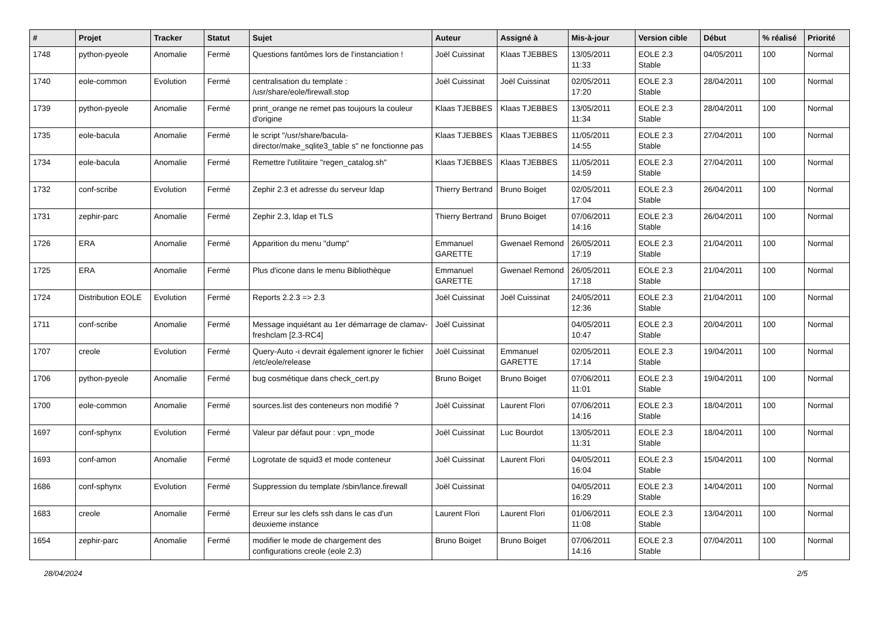| # | Projet | Tracker | Statut | Sujet | Auteur | Assigné à | Mis-à-jour | Version cible | Début | % réalisé | Priorité |
| --- | --- | --- | --- | --- | --- | --- | --- | --- | --- | --- | --- |
| 1748 | python-pyeole | Anomalie | Fermé | Questions fantômes lors de l'instanciation ! | Joël Cuissinat | Klaas TJEBBES | 13/05/2011 11:33 | EOLE 2.3 Stable | 04/05/2011 | 100 | Normal |
| 1740 | eole-common | Evolution | Fermé | centralisation du template : /usr/share/eole/firewall.stop | Joël Cuissinat | Joël Cuissinat | 02/05/2011 17:20 | EOLE 2.3 Stable | 28/04/2011 | 100 | Normal |
| 1739 | python-pyeole | Anomalie | Fermé | print_orange ne remet pas toujours la couleur d'origine | Klaas TJEBBES | Klaas TJEBBES | 13/05/2011 11:34 | EOLE 2.3 Stable | 28/04/2011 | 100 | Normal |
| 1735 | eole-bacula | Anomalie | Fermé | le script "/usr/share/bacula-director/make_sqlite3_table s" ne fonctionne pas | Klaas TJEBBES | Klaas TJEBBES | 11/05/2011 14:55 | EOLE 2.3 Stable | 27/04/2011 | 100 | Normal |
| 1734 | eole-bacula | Anomalie | Fermé | Remettre l'utilitaire "regen_catalog.sh" | Klaas TJEBBES | Klaas TJEBBES | 11/05/2011 14:59 | EOLE 2.3 Stable | 27/04/2011 | 100 | Normal |
| 1732 | conf-scribe | Evolution | Fermé | Zephir 2.3 et adresse du serveur ldap | Thierry Bertrand | Bruno Boiget | 02/05/2011 17:04 | EOLE 2.3 Stable | 26/04/2011 | 100 | Normal |
| 1731 | zephir-parc | Anomalie | Fermé | Zephir 2.3, ldap et TLS | Thierry Bertrand | Bruno Boiget | 07/06/2011 14:16 | EOLE 2.3 Stable | 26/04/2011 | 100 | Normal |
| 1726 | ERA | Anomalie | Fermé | Apparition du menu "dump" | Emmanuel GARETTE | Gwenael Remond | 26/05/2011 17:19 | EOLE 2.3 Stable | 21/04/2011 | 100 | Normal |
| 1725 | ERA | Anomalie | Fermé | Plus d'icone dans le menu Bibliothèque | Emmanuel GARETTE | Gwenael Remond | 26/05/2011 17:18 | EOLE 2.3 Stable | 21/04/2011 | 100 | Normal |
| 1724 | Distribution EOLE | Evolution | Fermé | Reports 2.2.3 => 2.3 | Joël Cuissinat | Joël Cuissinat | 24/05/2011 12:36 | EOLE 2.3 Stable | 21/04/2011 | 100 | Normal |
| 1711 | conf-scribe | Anomalie | Fermé | Message inquiétant au 1er démarrage de clamav-freshclam [2.3-RC4] | Joël Cuissinat | | 04/05/2011 10:47 | EOLE 2.3 Stable | 20/04/2011 | 100 | Normal |
| 1707 | creole | Evolution | Fermé | Query-Auto -i devrait également ignorer le fichier /etc/eole/release | Joël Cuissinat | Emmanuel GARETTE | 02/05/2011 17:14 | EOLE 2.3 Stable | 19/04/2011 | 100 | Normal |
| 1706 | python-pyeole | Anomalie | Fermé | bug cosmétique dans check_cert.py | Bruno Boiget | Bruno Boiget | 07/06/2011 11:01 | EOLE 2.3 Stable | 19/04/2011 | 100 | Normal |
| 1700 | eole-common | Anomalie | Fermé | sources.list des conteneurs non modifié ? | Joël Cuissinat | Laurent Flori | 07/06/2011 14:16 | EOLE 2.3 Stable | 18/04/2011 | 100 | Normal |
| 1697 | conf-sphynx | Evolution | Fermé | Valeur par défaut pour : vpn_mode | Joël Cuissinat | Luc Bourdot | 13/05/2011 11:31 | EOLE 2.3 Stable | 18/04/2011 | 100 | Normal |
| 1693 | conf-amon | Anomalie | Fermé | Logrotate de squid3 et mode conteneur | Joël Cuissinat | Laurent Flori | 04/05/2011 16:04 | EOLE 2.3 Stable | 15/04/2011 | 100 | Normal |
| 1686 | conf-sphynx | Evolution | Fermé | Suppression du template /sbin/lance.firewall | Joël Cuissinat | | 04/05/2011 16:29 | EOLE 2.3 Stable | 14/04/2011 | 100 | Normal |
| 1683 | creole | Anomalie | Fermé | Erreur sur les clefs ssh dans le cas d'un deuxieme instance | Laurent Flori | Laurent Flori | 01/06/2011 11:08 | EOLE 2.3 Stable | 13/04/2011 | 100 | Normal |
| 1654 | zephir-parc | Anomalie | Fermé | modifier le mode de chargement des configurations creole (eole 2.3) | Bruno Boiget | Bruno Boiget | 07/06/2011 14:16 | EOLE 2.3 Stable | 07/04/2011 | 100 | Normal |
28/04/2024 2/5